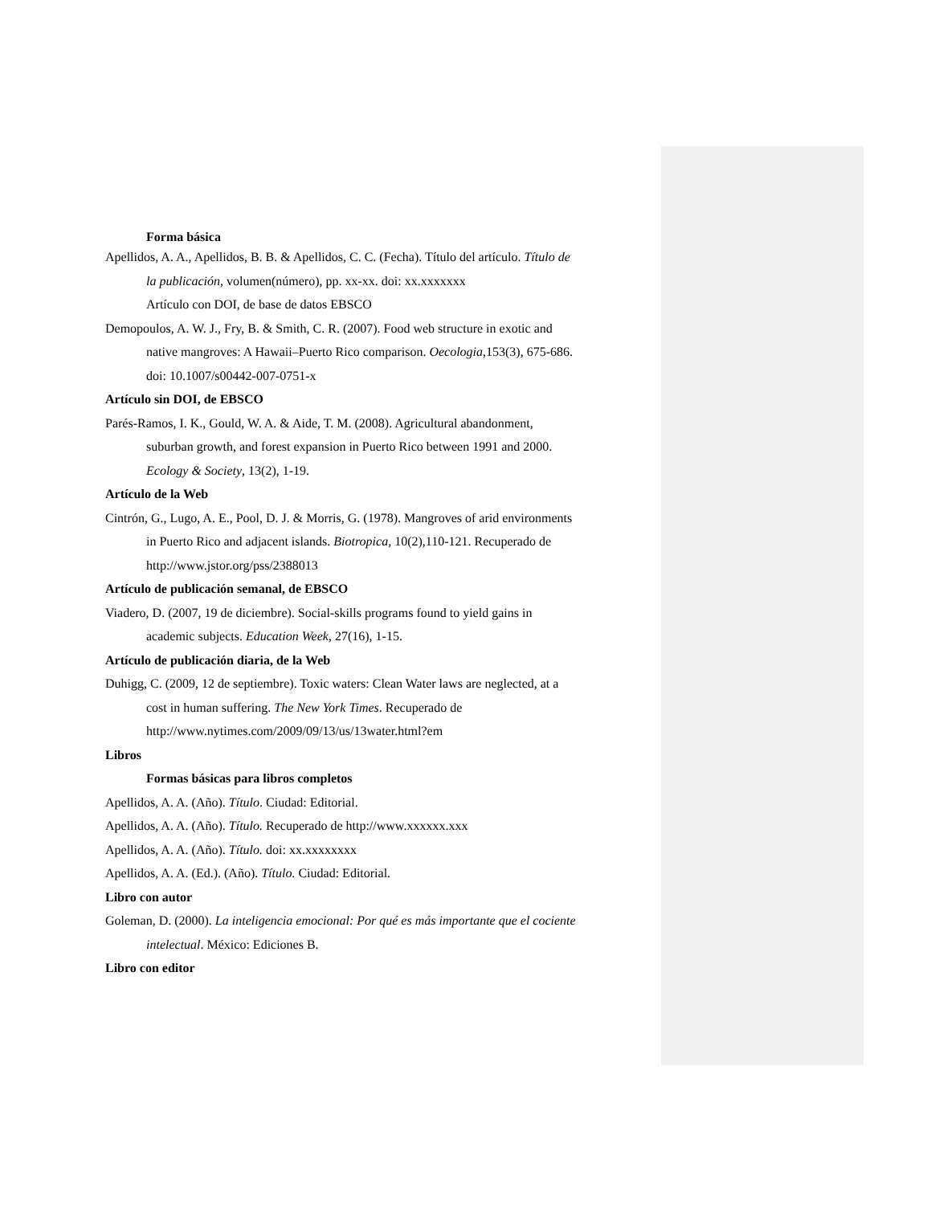Forma básica
Apellidos, A. A., Apellidos, B. B. & Apellidos, C. C. (Fecha). Título del artículo. Título de la publicación, volumen(número), pp. xx-xx. doi: xx.xxxxxxx
Artículo con DOI, de base de datos EBSCO
Demopoulos, A. W. J., Fry, B. & Smith, C. R. (2007). Food web structure in exotic and native mangroves: A Hawaii–Puerto Rico comparison. Oecologia,153(3), 675-686. doi: 10.1007/s00442-007-0751-x
Artículo sin DOI, de EBSCO
Parés-Ramos, I. K., Gould, W. A. & Aide, T. M. (2008). Agricultural abandonment, suburban growth, and forest expansion in Puerto Rico between 1991 and 2000. Ecology & Society, 13(2), 1-19.
Artículo de la Web
Cintrón, G., Lugo, A. E., Pool, D. J. & Morris, G. (1978). Mangroves of arid environments in Puerto Rico and adjacent islands. Biotropica, 10(2),110-121. Recuperado de http://www.jstor.org/pss/2388013
Artículo de publicación semanal, de EBSCO
Viadero, D. (2007, 19 de diciembre). Social-skills programs found to yield gains in academic subjects. Education Week, 27(16), 1-15.
Artículo de publicación diaria, de la Web
Duhigg, C. (2009, 12 de septiembre). Toxic waters: Clean Water laws are neglected, at a cost in human suffering. The New York Times. Recuperado de http://www.nytimes.com/2009/09/13/us/13water.html?em
Libros
Formas básicas para libros completos
Apellidos, A. A. (Año). Título. Ciudad: Editorial.
Apellidos, A. A. (Año). Título. Recuperado de http://www.xxxxxx.xxx
Apellidos, A. A. (Año). Título. doi: xx.xxxxxxxx
Apellidos, A. A. (Ed.). (Año). Título. Ciudad: Editorial.
Libro con autor
Goleman, D. (2000). La inteligencia emocional: Por qué es más importante que el cociente intelectual. México: Ediciones B.
Libro con editor